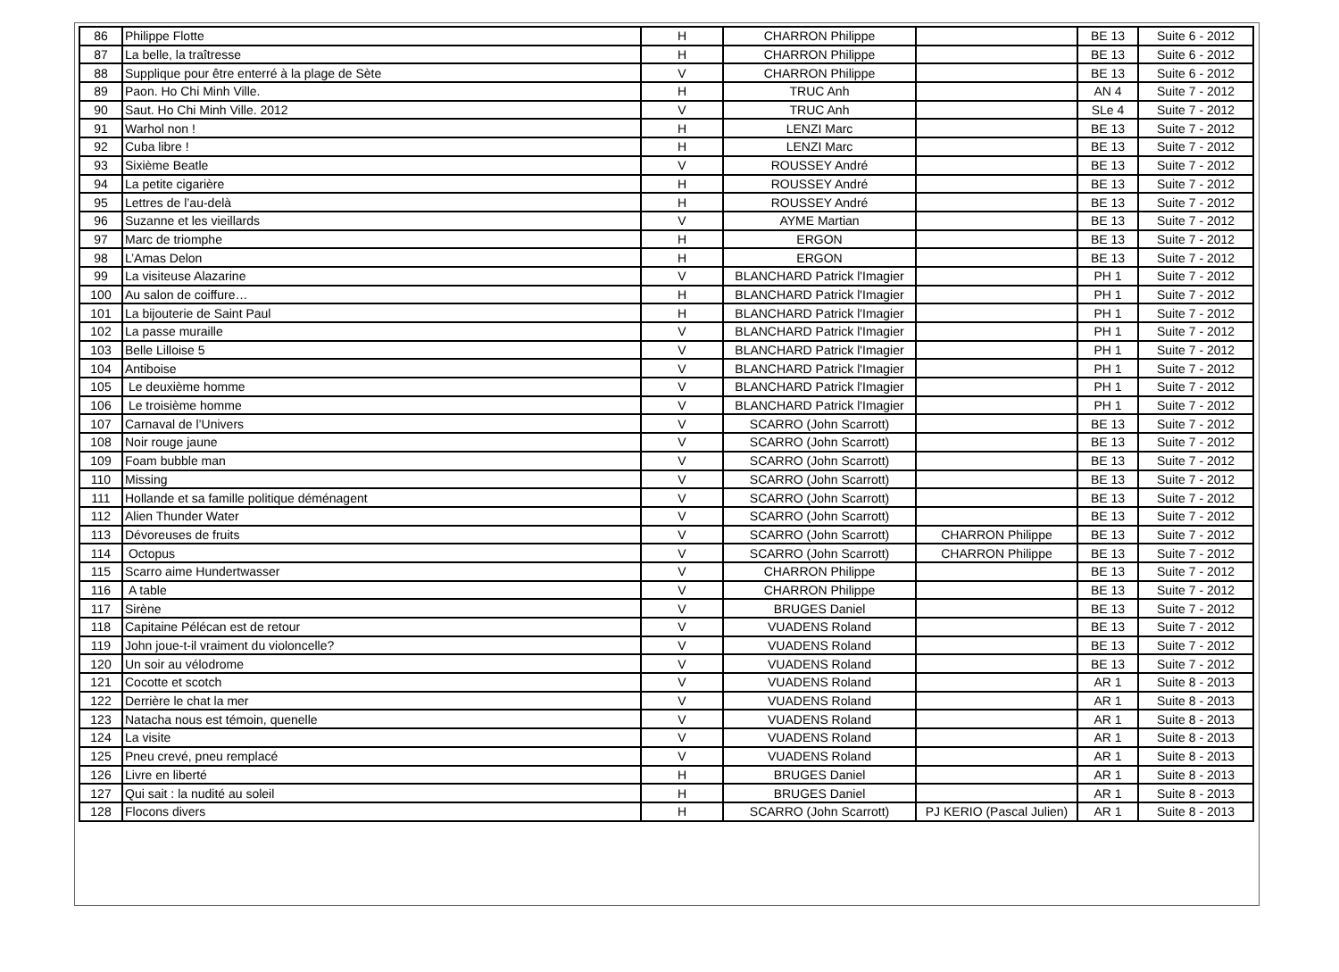| 86 | Philippe Flotte | H | CHARRON Philippe | | BE 13 | Suite 6 - 2012 |
| 87 | La belle, la traîtresse | H | CHARRON Philippe | | BE 13 | Suite 6 - 2012 |
| 88 | Supplique pour être enterré à la plage de Sète | V | CHARRON Philippe | | BE 13 | Suite 6 - 2012 |
| 89 | Paon. Ho Chi Minh Ville. | H | TRUC Anh | | AN 4 | Suite 7 - 2012 |
| 90 | Saut. Ho Chi Minh Ville. 2012 | V | TRUC Anh | | SLe 4 | Suite 7 - 2012 |
| 91 | Warhol non ! | H | LENZI Marc | | BE 13 | Suite 7 - 2012 |
| 92 | Cuba libre ! | H | LENZI Marc | | BE 13 | Suite 7 - 2012 |
| 93 | Sixième Beatle | V | ROUSSEY André | | BE 13 | Suite 7 - 2012 |
| 94 | La petite cigarière | H | ROUSSEY André | | BE 13 | Suite 7 - 2012 |
| 95 | Lettres de l’au-delà | H | ROUSSEY André | | BE 13 | Suite 7 - 2012 |
| 96 | Suzanne et les vieillards | V | AYME Martian | | BE 13 | Suite 7 - 2012 |
| 97 | Marc de triomphe | H | ERGON | | BE 13 | Suite 7 - 2012 |
| 98 | L’Amas Delon | H | ERGON | | BE 13 | Suite 7 - 2012 |
| 99 | La visiteuse Alazarine | V | BLANCHARD Patrick l'Imagier | | PH 1 | Suite 7 - 2012 |
| 100 | Au salon de coiffure… | H | BLANCHARD Patrick l'Imagier | | PH 1 | Suite 7 - 2012 |
| 101 | La bijouterie de Saint Paul | H | BLANCHARD Patrick l'Imagier | | PH 1 | Suite 7 - 2012 |
| 102 | La passe muraille | V | BLANCHARD Patrick l'Imagier | | PH 1 | Suite 7 - 2012 |
| 103 | Belle Lilloise 5 | V | BLANCHARD Patrick l'Imagier | | PH 1 | Suite 7 - 2012 |
| 104 | Antiboise | V | BLANCHARD Patrick l'Imagier | | PH 1 | Suite 7 - 2012 |
| 105 | Le deuxième homme | V | BLANCHARD Patrick l'Imagier | | PH 1 | Suite 7 - 2012 |
| 106 | Le troisième homme | V | BLANCHARD Patrick l'Imagier | | PH 1 | Suite 7 - 2012 |
| 107 | Carnaval de l’Univers | V | SCARRO (John Scarrott) | | BE 13 | Suite 7 - 2012 |
| 108 | Noir rouge jaune | V | SCARRO (John Scarrott) | | BE 13 | Suite 7 - 2012 |
| 109 | Foam bubble man | V | SCARRO (John Scarrott) | | BE 13 | Suite 7 - 2012 |
| 110 | Missing | V | SCARRO (John Scarrott) | | BE 13 | Suite 7 - 2012 |
| 111 | Hollande et sa famille politique déménagent | V | SCARRO (John Scarrott) | | BE 13 | Suite 7 - 2012 |
| 112 | Alien Thunder Water | V | SCARRO (John Scarrott) | | BE 13 | Suite 7 - 2012 |
| 113 | Dévoreuses de fruits | V | SCARRO (John Scarrott) | CHARRON Philippe | BE 13 | Suite 7 - 2012 |
| 114 | Octopus | V | SCARRO (John Scarrott) | CHARRON Philippe | BE 13 | Suite 7 - 2012 |
| 115 | Scarro aime Hundertwasser | V | CHARRON Philippe | | BE 13 | Suite 7 - 2012 |
| 116 | A table | V | CHARRON Philippe | | BE 13 | Suite 7 - 2012 |
| 117 | Sirène | V | BRUGES Daniel | | BE 13 | Suite 7 - 2012 |
| 118 | Capitaine Pélécan est de retour | V | VUADENS Roland | | BE 13 | Suite 7 - 2012 |
| 119 | John joue-t-il vraiment du violoncelle? | V | VUADENS Roland | | BE 13 | Suite 7 - 2012 |
| 120 | Un soir au vélodrome | V | VUADENS Roland | | BE 13 | Suite 7 - 2012 |
| 121 | Cocotte et scotch | V | VUADENS Roland | | AR 1 | Suite 8 - 2013 |
| 122 | Derrière le chat la mer | V | VUADENS Roland | | AR 1 | Suite 8 - 2013 |
| 123 | Natacha nous est témoin, quenelle | V | VUADENS Roland | | AR 1 | Suite 8 - 2013 |
| 124 | La visite | V | VUADENS Roland | | AR 1 | Suite 8 - 2013 |
| 125 | Pneu crevé, pneu remplacé | V | VUADENS Roland | | AR 1 | Suite 8 - 2013 |
| 126 | Livre en liberté | H | BRUGES Daniel | | AR 1 | Suite 8 - 2013 |
| 127 | Qui sait : la nudité au soleil | H | BRUGES Daniel | | AR 1 | Suite 8 - 2013 |
| 128 | Flocons divers | H | SCARRO (John Scarrott) | PJ KERIO (Pascal Julien) | AR 1 | Suite 8 - 2013 |